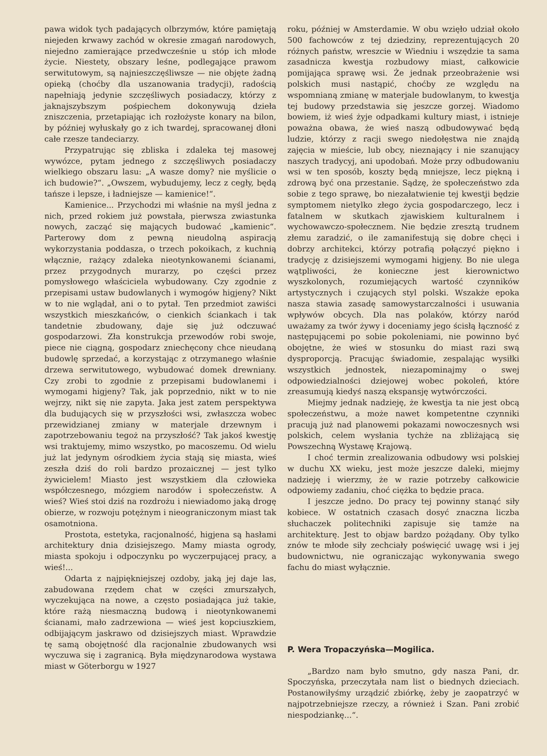pawa widok tych padających olbrzymów, które pamiętają niejeden krwawy zachód w okresie zmagań narodowych, niejedno zamierające przedwcześnie u stóp ich młode życie. Niestety, obszary leśne, podlegające prawom serwitutowym, są najnieszczęśliwsze — nie objęte żadną opieką (choćby dla uszanowania tradycji), radością napełniają jedynie szczęśliwych posiadaczy, którzy z jaknajszybszym pośpiechem dokonywują dzieła zniszczenia, przetapiając ich rozłożyste konary na bilon, by później wyłuskały go z ich twardej, spracowanej dłoni całe rzesze tandeciarzy.
Przypatrując się zbliska i zdaleka tej masowej wywózce, pytam jednego z szczęśliwych posiadaczy wielkiego obszaru lasu: „A wasze domy? nie myślicie o ich budowie?“. „Owszem, wybudujemy, lecz z cegły, będą tańsze i lepsze, i ładniejsze — kamienice!“.
Kamienice... Przychodzi mi właśnie na myśl jedna z nich, przed rokiem już powstała, pierwsza zwiastunka nowych, zacząć się mających budować „kamienic“. Parterowy dom z pewną nieudolną aspiracją wykorzystania poddasza, o trzech pokoikach, z kuchnią włącznie, rażący zdaleka nieotynkowanemi ścianami, przez przygodnych murarzy, po części przez pomysłowego właściciela wybudowany. Czy zgodnie z przepisami ustaw budowlanych i wymogów higjeny? Nikt w to nie wglądał, ani o to pytał. Ten przedmiot zawiści wszystkich mieszkańców, o cienkich ściankach i tak tandetnie zbudowany, daje się już odczuwać gospodarzowi. Zła konstrukcja przewodów robi swoje, piece nie ciągną, gospodarz zniechęcony chce nieudaną budowlę sprzedać, a korzystając z otrzymanego właśnie drzewa serwitutowego, wybudować domek drewniany. Czy zrobi to zgodnie z przepisami budowlanemi i wymogami higjeny? Tak, jak poprzednio, nikt w to nie wejrzy, nikt się nie zapyta. Jaka jest zatem perspektywa dla budujących się w przyszłości wsi, zwłaszcza wobec przewidzianej zmiany w materjale drzewnym i zapotrzebowaniu tegoż na przyszłość? Tak jakoś kwestję wsi traktujemy, mimo wszystko, po macoszemu. Od wielu już lat jedynym ośrodkiem życia stają się miasta, wieś zeszła dziś do roli bardzo prozaicznej — jest tylko żywicielem! Miasto jest wszystkiem dla człowieka współczesnego, mózgiem narodów i społeczeństw. A wieś? Wieś stoi dziś na rozdrożu i niewiadomo jaką drogę obierze, w rozwoju potężnym i nieograniczonym miast tak osamotniona.
Prostota, estetyka, racjonalność, higjena są hasłami architektury dnia dzisiejszego. Mamy miasta ogrody, miasta spokoju i odpoczynku po wyczerpującej pracy, a wieś!...
Odarta z najpiękniejszej ozdoby, jaką jej daje las, zabudowana rzędem chat w części zmurszałych, wyczekująca na nowe, a często posiadająca już takie, które rażą niesmaczną budową i nieotynkowanemi ścianami, mało zadrzewiona — wieś jest kopciuszkiem, odbijającym jaskrawo od dzisiejszych miast. Wprawdzie tę samą obojętność dla racjonalnie zbudowanych wsi wyczuwa się i zagranicą. Była międzynarodowa wystawa miast w Göterborgu w 1927
roku, później w Amsterdamie. W obu wzięło udział około 500 fachowców z tej dziedziny, reprezentujących 20 różnych państw, wreszcie w Wiedniu i wszędzie ta sama zasadnicza kwestja rozbudowy miast, całkowicie pomijająca sprawę wsi. Że jednak przeobrażenie wsi polskich musi nastąpić, choćby ze względu na wspomnianą zmianę w materjale budowlanym, to kwestja tej budowy przedstawia się jeszcze gorzej. Wiadomo bowiem, iż wieś żyje odpadkami kultury miast, i istnieje poważna obawa, że wieś naszą odbudowywać będą ludzie, którzy z racji swego niedołęstwa nie znajdą zajęcia w mieście, lub obcy, nieznający i nie szanujący naszych tradycyj, ani upodobań. Może przy odbudowaniu wsi w ten sposób, koszty będą mniejsze, lecz piękną i zdrową być ona przestanie. Sądzę, że społeczeństwo zda sobie z tego sprawę, bo niezałatwienie tej kwestji będzie symptomem nietylko złego życia gospodarczego, lecz i fatalnem w skutkach zjawiskiem kulturalnem i wychowawczo-społecznem. Nie będzie zresztą trudnem złemu zaradzić, o ile zamanifestują się dobre chęci i dobrzy architekci, którzy potrafią połączyć piękno i tradycję z dzisiejszemi wymogami higjeny. Bo nie ulega wątpliwości, że konieczne jest kierownictwo wyszkolonych, rozumiejących wartość czynników artystycznych i czujących styl polski. Wszakże epoka nasza stawia zasadę samowystarczalności i usuwania wpływów obcych. Dla nas polaków, którzy naród uważamy za twór żywy i doceniamy jego ścisłą łączność z następującemi po sobie pokoleniami, nie powinno być obojętne, że wieś w stosunku do miast razi swą dysproporcją. Pracując świadomie, zespalając wysiłki wszystkich jednostek, niezapominajmy o swej odpowiedzialności dziejowej wobec pokoleń, które zreasumują kiedyś naszą ekspansję wytwórczości.
Miejmy jednak nadzieję, że kwestja ta nie jest obcą społeczeństwu, a może nawet kompetentne czynniki pracują już nad planowemi pokazami nowoczesnych wsi polskich, celem wysłania tychże na zbliżającą się Powszechną Wystawę Krajową.
I choć termin zrealizowania odbudowy wsi polskiej w duchu XX wieku, jest może jeszcze daleki, miejmy nadzieję i wierzmy, że w razie potrzeby całkowicie odpowiemy zadaniu, choć ciężka to będzie praca.
I jeszcze jedno. Do pracy tej powinny stanąć siły kobiece. W ostatnich czasach dosyć znaczna liczba słuchaczek politechniki zapisuje się tamże na architekturę. Jest to objaw bardzo pożądany. Oby tylko znów te młode siły zechciały poświęcić uwagę wsi i jej budownictwu, nie ograniczając wykonywania swego fachu do miast wyłącznie.
P. Wera Tropaczyńska—Mogilica.
„Bardzo nam było smutno, gdy nasza Pani, dr. Spoczyńska, przeczytała nam list o biednych dzieciach. Postanowiłyśmy urządzić zbiórkę, żeby je zaopatrzyć w najpotrzebniejsze rzeczy, a również i Szan. Pani zrobić niespodziankę...“.